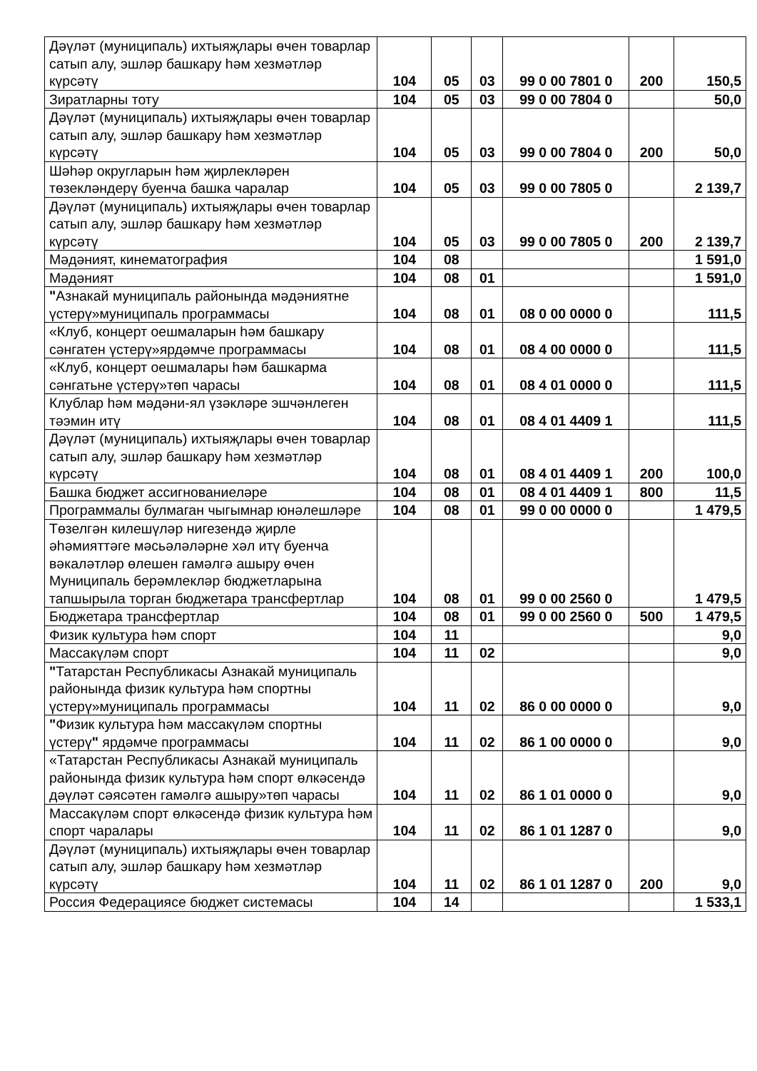| Дәүләт (муниципаль) ихтыяҗлары өчен товарлар сатып алу, эшләр башкару һәм хезмәтләр күрсәтү | 104 | 05 | 03 | 99 0 00 7801 0 | 200 | 150,5 |
| Зиратларны тоту | 104 | 05 | 03 | 99 0 00 7804 0 | | 50,0 |
| Дәүләт (муниципаль) ихтыяҗлары өчен товарлар сатып алу, эшләр башкару һәм хезмәтләр күрсәтү | 104 | 05 | 03 | 99 0 00 7804 0 | 200 | 50,0 |
| Шәһәр округларын һәм җирлекләрен төзекләндерү буенча башка чаралар | 104 | 05 | 03 | 99 0 00 7805 0 | | 2 139,7 |
| Дәүләт (муниципаль) ихтыяҗлары өчен товарлар сатып алу, эшләр башкару һәм хезмәтләр күрсәтү | 104 | 05 | 03 | 99 0 00 7805 0 | 200 | 2 139,7 |
| Мәдәният, кинематография | 104 | 08 | | | | 1 591,0 |
| Мәдәният | 104 | 08 | 01 | | | 1 591,0 |
| " Азнакай муниципаль районында мәдәниятне үстерү»муниципаль программасы | 104 | 08 | 01 | 08 0 00 0000 0 | | 111,5 |
| «Клуб, концерт оешмаларын һәм башкару сәнгатен үстерү»ярдәмче программасы | 104 | 08 | 01 | 08 4 00 0000 0 | | 111,5 |
| «Клуб, концерт оешмалары һәм башкарма сәнгатьне үстерү»төп чарасы | 104 | 08 | 01 | 08 4 01 0000 0 | | 111,5 |
| Клублар һәм мәдәни-ял үзәкләре эшчәнлеген тәэмин итү | 104 | 08 | 01 | 08 4 01 4409 1 | | 111,5 |
| Дәүләт (муниципаль) ихтыяҗлары өчен товарлар сатып алу, эшләр башкару һәм хезмәтләр күрсәтү | 104 | 08 | 01 | 08 4 01 4409 1 | 200 | 100,0 |
| Башка бюджет ассигнованиеләре | 104 | 08 | 01 | 08 4 01 4409 1 | 800 | 11,5 |
| Программалы булмаган чыгымнар юнәлешләре | 104 | 08 | 01 | 99 0 00 0000 0 | | 1 479,5 |
| Төзелгән килешүләр нигезендә җирле әһәмияттәге мәсьәләләрне хәл итү буенча вәкаләтләр өлешен гамәлгә ашыру өчен Муниципаль берәмлекләр бюджетларына тапшырыла торган бюджетара трансфертлар | 104 | 08 | 01 | 99 0 00 2560 0 | | 1 479,5 |
| Бюджетара трансфертлар | 104 | 08 | 01 | 99 0 00 2560 0 | 500 | 1 479,5 |
| Физик культура һәм спорт | 104 | 11 | | | | 9,0 |
| Массакүләм спорт | 104 | 11 | 02 | | | 9,0 |
| " Татарстан Республикасы Азнакай муниципаль районында физик культура һәм спортны үстерү»муниципаль программасы | 104 | 11 | 02 | 86 0 00 0000 0 | | 9,0 |
| " Физик культура һәм массакүләм спортны үстерү " ярдәмче программасы | 104 | 11 | 02 | 86 1 00 0000 0 | | 9,0 |
| «Татарстан Республикасы Азнакай муниципаль районында физик культура һәм спорт өлкәсендә дәүләт сәясәтен гамәлгә ашыру»төп чарасы | 104 | 11 | 02 | 86 1 01 0000 0 | | 9,0 |
| Массакүләм спорт өлкәсендә физик культура һәм спорт чаралары | 104 | 11 | 02 | 86 1 01 1287 0 | | 9,0 |
| Дәүләт (муниципаль) ихтыяҗлары өчен товарлар сатып алу, эшләр башкару һәм хезмәтләр күрсәтү | 104 | 11 | 02 | 86 1 01 1287 0 | 200 | 9,0 |
| Россия Федерациясе бюджет системасы | 104 | 14 | | | | 1 533,1 |